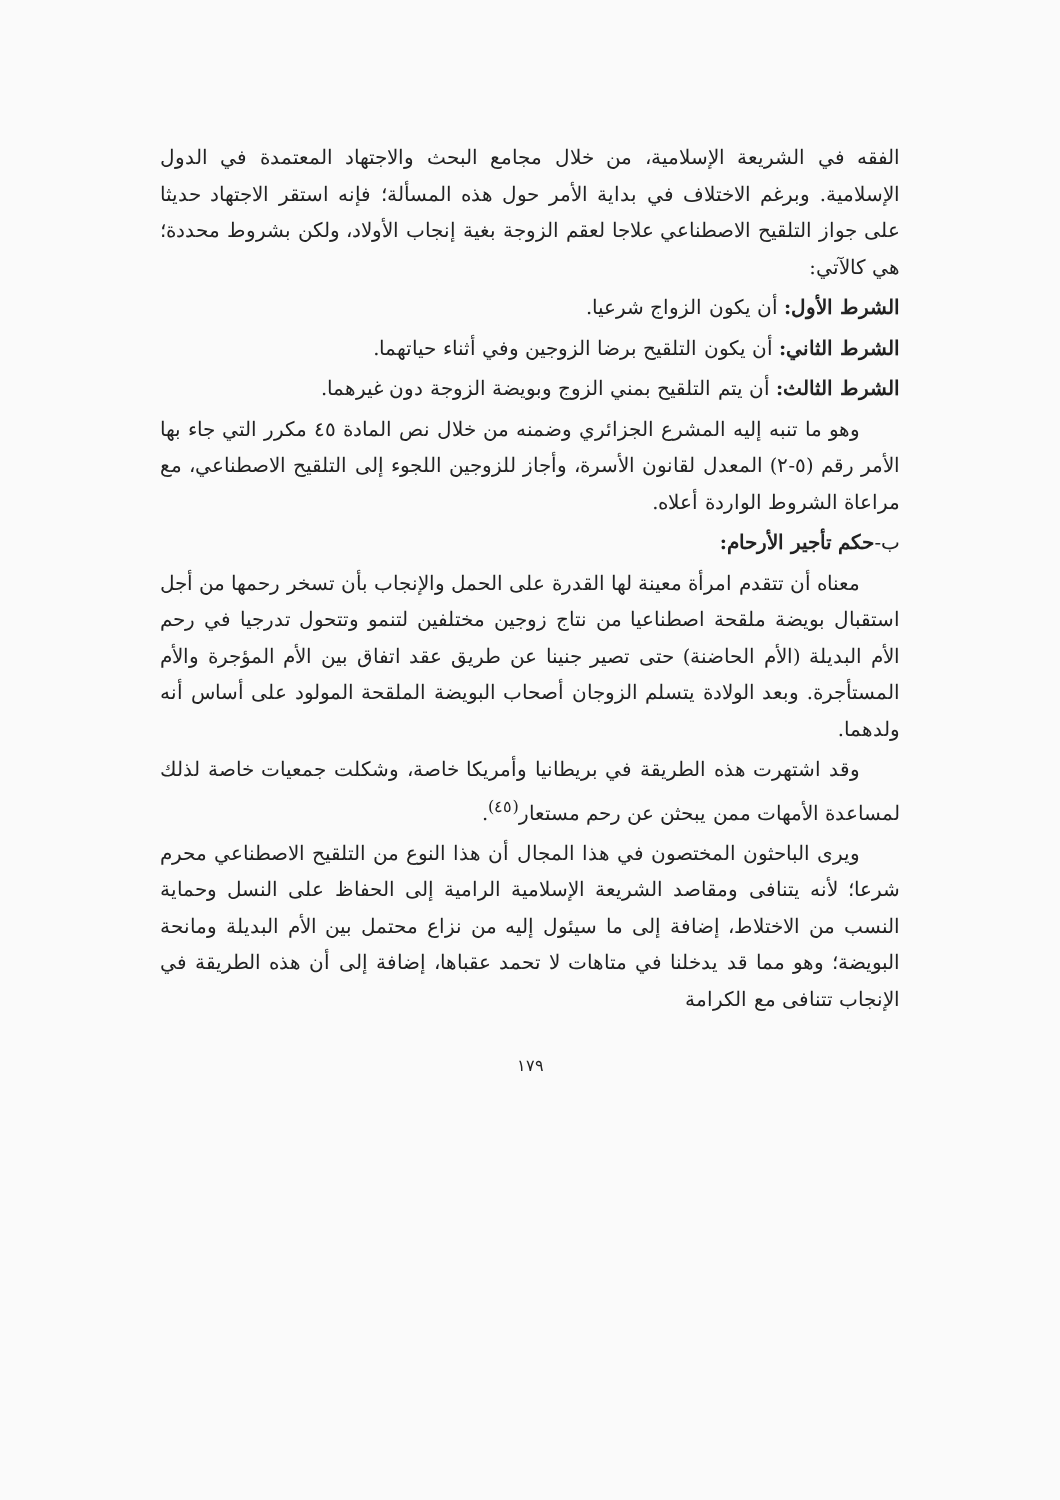الفقه في الشريعة الإسلامية، من خلال مجامع البحث والاجتهاد المعتمدة في الدول الإسلامية. وبرغم الاختلاف في بداية الأمر حول هذه المسألة؛ فإنه استقر الاجتهاد حديثا على جواز التلقيح الاصطناعي علاجا لعقم الزوجة بغية إنجاب الأولاد، ولكن بشروط محددة؛ هي كالآتي:
الشرط الأول: أن يكون الزواج شرعيا.
الشرط الثاني: أن يكون التلقيح برضا الزوجين وفي أثناء حياتهما.
الشرط الثالث: أن يتم التلقيح بمني الزوج وبويضة الزوجة دون غيرهما.
وهو ما تنبه إليه المشرع الجزائري وضمنه من خلال نص المادة ٤٥ مكرر التي جاء بها الأمر رقم (٥-٢) المعدل لقانون الأسرة، وأجاز للزوجين اللجوء إلى التلقيح الاصطناعي، مع مراعاة الشروط الواردة أعلاه.
ب-حكم تأجير الأرحام:
معناه أن تتقدم امرأة معينة لها القدرة على الحمل والإنجاب بأن تسخر رحمها من أجل استقبال بويضة ملقحة اصطناعيا من نتاج زوجين مختلفين لتنمو وتتحول تدرجيا في رحم الأم البديلة (الأم الحاضنة) حتى تصير جنينا عن طريق عقد اتفاق بين الأم المؤجرة والأم المستأجرة. وبعد الولادة يتسلم الزوجان أصحاب البويضة الملقحة المولود على أساس أنه ولدهما.
وقد اشتهرت هذه الطريقة في بريطانيا وأمريكا خاصة، وشكلت جمعيات خاصة لذلك لمساعدة الأمهات ممن يبحثن عن رحم مستعار<sup>(٤٥)</sup>.
ويرى الباحثون المختصون في هذا المجال أن هذا النوع من التلقيح الاصطناعي محرم شرعا؛ لأنه يتنافى ومقاصد الشريعة الإسلامية الرامية إلى الحفاظ على النسل وحماية النسب من الاختلاط، إضافة إلى ما سيئول إليه من نزاع محتمل بين الأم البديلة ومانحة البويضة؛ وهو مما قد يدخلنا في متاهات لا تحمد عقباها، إضافة إلى أن هذه الطريقة في الإنجاب تتنافى مع الكرامة
١٧٩